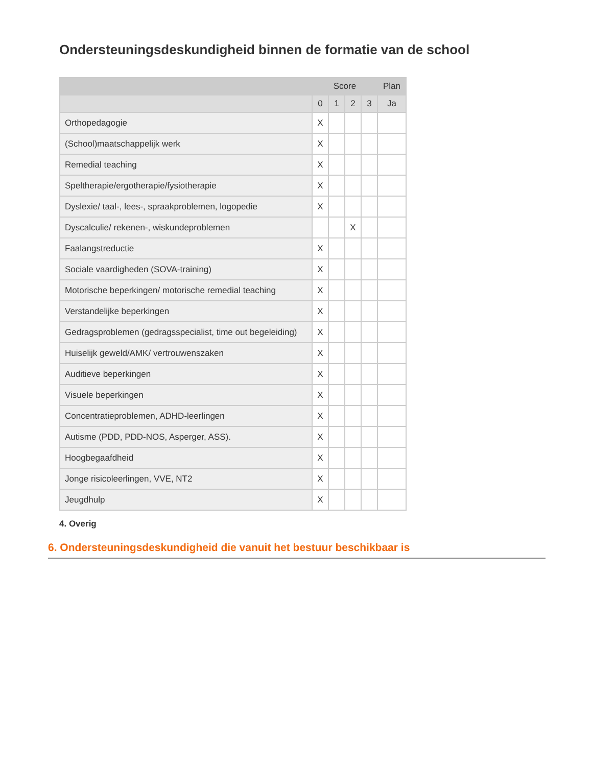Ondersteuningsdeskundigheid binnen de formatie van de school
| | Score | | | | Plan |
| --- | --- | --- | --- | --- | --- |
| | 0 | 1 | 2 | 3 | Ja |
| Orthopedagogie | X | | | | |
| (School)maatschappelijk werk | X | | | | |
| Remedial teaching | X | | | | |
| Speltherapie/ergotherapie/fysiotherapie | X | | | | |
| Dyslexie/ taal-, lees-, spraakproblemen, logopedie | X | | | | |
| Dyscalculie/ rekenen-, wiskundeproblemen | | | X | | |
| Faalangstreductie | X | | | | |
| Sociale vaardigheden (SOVA-training) | X | | | | |
| Motorische beperkingen/ motorische remedial teaching | X | | | | |
| Verstandelijke beperkingen | X | | | | |
| Gedragsproblemen (gedragsspecialist, time out begeleiding) | X | | | | |
| Huiselijk geweld/AMK/ vertrouwenszaken | X | | | | |
| Auditieve beperkingen | X | | | | |
| Visuele beperkingen | X | | | | |
| Concentratieproblemen, ADHD-leerlingen | X | | | | |
| Autisme (PDD, PDD-NOS, Asperger, ASS). | X | | | | |
| Hoogbegaafdheid | X | | | | |
| Jonge risicoleerlingen, VVE, NT2 | X | | | | |
| Jeugdhulp | X | | | | |
4. Overig
6. Ondersteuningsdeskundigheid die vanuit het bestuur beschikbaar is